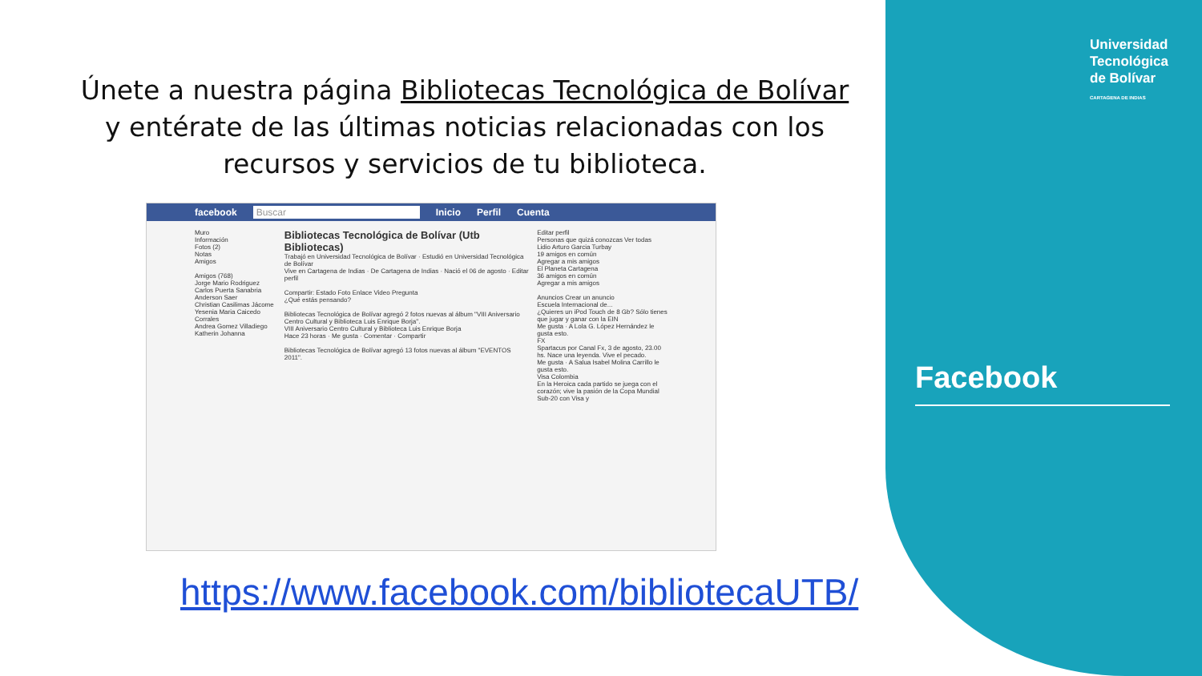Universidad
Tecnológica
de Bolívar
CARTAGENA DE INDIAS
Únete a nuestra página Bibliotecas Tecnológica de Bolívar y entérate de las últimas noticias relacionadas con los recursos y servicios de tu biblioteca.
facebook Buscar Inicio Perfil Cuenta
Muro
Información
Fotos (2)
Notas
Amigos
Amigos (768)
Jorge Mario Rodriguez
Carlos Puerta Sanabria
Anderson Saer
Christian Casilimas Jácome
Yesenia Maria Caicedo Corrales
Andrea Gomez Villadiego
Katherin Johanna
Bibliotecas Tecnológica de Bolívar (Utb Bibliotecas)
Trabajó en Universidad Tecnológica de Bolívar · Estudió en Universidad Tecnológica de Bolívar
Vive en Cartagena de Indias · De Cartagena de Indias · Nació el 06 de agosto · Editar perfil
Compartir: Estado Foto Enlace Video Pregunta
¿Qué estás pensando?
Bibliotecas Tecnológica de Bolívar agregó 2 fotos nuevas al álbum "VIII Aniversario Centro Cultural y Biblioteca Luis Enrique Borja".
VIII Aniversario Centro Cultural y Biblioteca Luis Enrique Borja
Hace 23 horas · Me gusta · Comentar · Compartir
Bibliotecas Tecnológica de Bolívar agregó 13 fotos nuevas al álbum "EVENTOS 2011".
Editar perfil
Personas que quizá conozcas Ver todas
Lidio Arturo Garcia Turbay
19 amigos en común
Agregar a mis amigos
El Planeta Cartagena
36 amigos en común
Agregar a mis amigos
Anuncios Crear un anuncio
Escuela Internacional de...
¿Quieres un iPod Touch de 8 Gb? Sólo tienes que jugar y ganar con la EIN
Me gusta · A Lola G. López Hernández le gusta esto.
FX
Spartacus por Canal Fx, 3 de agosto, 23.00 hs. Nace una leyenda. Vive el pecado.
Me gusta · A Salua Isabel Molina Carrillo le gusta esto.
Visa Colombia
En la Heroica cada partido se juega con el corazón; vive la pasión de la Copa Mundial Sub-20 con Visa y
Facebook
https://www.facebook.com/bibliotecaUTB/